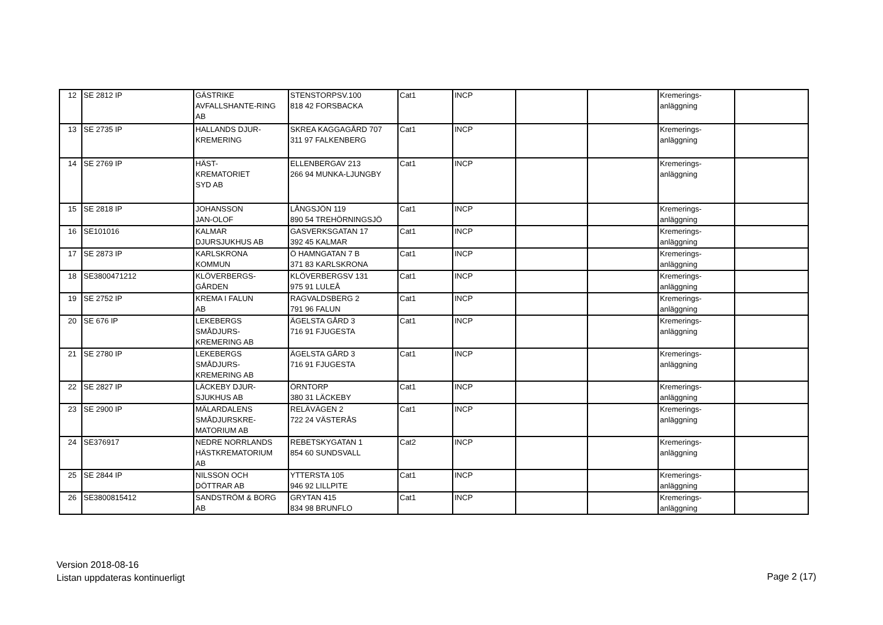| 12 | SE 2812 IP | GÄSTRIKE AVFALLSHANTE-RING AB | STENSTORPSV.100 818 42 FORSBACKA | Cat1 | INCP | | | Kremerings- anläggning | |
| 13 | SE 2735 IP | HALLANDS DJUR- KREMERING | SKREA KAGGAGÅRD 707 311 97 FALKENBERG | Cat1 | INCP | | | Kremerings- anläggning | |
| 14 | SE 2769 IP | HÄST- KREMATORIET SYD AB | ELLENBERGAV 213 266 94 MUNKA-LJUNGBY | Cat1 | INCP | | | Kremerings- anläggning | |
| 15 | SE 2818 IP | JOHANSSON JAN-OLOF | LÅNGSJÖN 119 890 54 TREHÖRNINGSJÖ | Cat1 | INCP | | | Kremerings- anläggning | |
| 16 | SE101016 | KALMAR DJURSJUKHUS AB | GASVERKSGATAN 17 392 45 KALMAR | Cat1 | INCP | | | Kremerings- anläggning | |
| 17 | SE 2873 IP | KARLSKRONA KOMMUN | Ö HAMNGATAN 7 B 371 83 KARLSKRONA | Cat1 | INCP | | | Kremerings- anläggning | |
| 18 | SE3800471212 | KLÖVERBERGS- GÅRDEN | KLÖVERBERGSV 131 975 91 LULEÅ | Cat1 | INCP | | | Kremerings- anläggning | |
| 19 | SE 2752 IP | KREMA I FALUN AB | RAGVALDSBERG 2 791 96 FALUN | Cat1 | INCP | | | Kremerings- anläggning | |
| 20 | SE 676 IP | LEKEBERGS SMÅDJURS- KREMERING AB | ÄGELSTA GÅRD 3 716 91 FJUGESTA | Cat1 | INCP | | | Kremerings- anläggning | |
| 21 | SE 2780 IP | LEKEBERGS SMÅDJURS- KREMERING AB | ÄGELSTA GÅRD 3 716 91 FJUGESTA | Cat1 | INCP | | | Kremerings- anläggning | |
| 22 | SE 2827 IP | LÄCKEBY DJUR- SJUKHUS AB | ÖRNTORP 380 31 LÄCKEBY | Cat1 | INCP | | | Kremerings- anläggning | |
| 23 | SE 2900 IP | MÄLARDALENS SMÅDJURSKRE- MATORIUM AB | RELÄVÄGEN 2 722 24 VÄSTERÅS | Cat1 | INCP | | | Kremerings- anläggning | |
| 24 | SE376917 | NEDRE NORRLANDS HÄSTKREMATORIUM AB | REBETSKYGATAN 1 854 60 SUNDSVALL | Cat2 | INCP | | | Kremerings- anläggning | |
| 25 | SE 2844 IP | NILSSON OCH DÖTTRAR AB | YTTERSTA 105 946 92 LILLPITE | Cat1 | INCP | | | Kremerings- anläggning | |
| 26 | SE3800815412 | SANDSTRÖM & BORG AB | GRYTAN 415 834 98 BRUNFLO | Cat1 | INCP | | | Kremerings- anläggning | |
Version 2018-08-16
Listan uppdateras kontinuerligt
Page 2 (17)